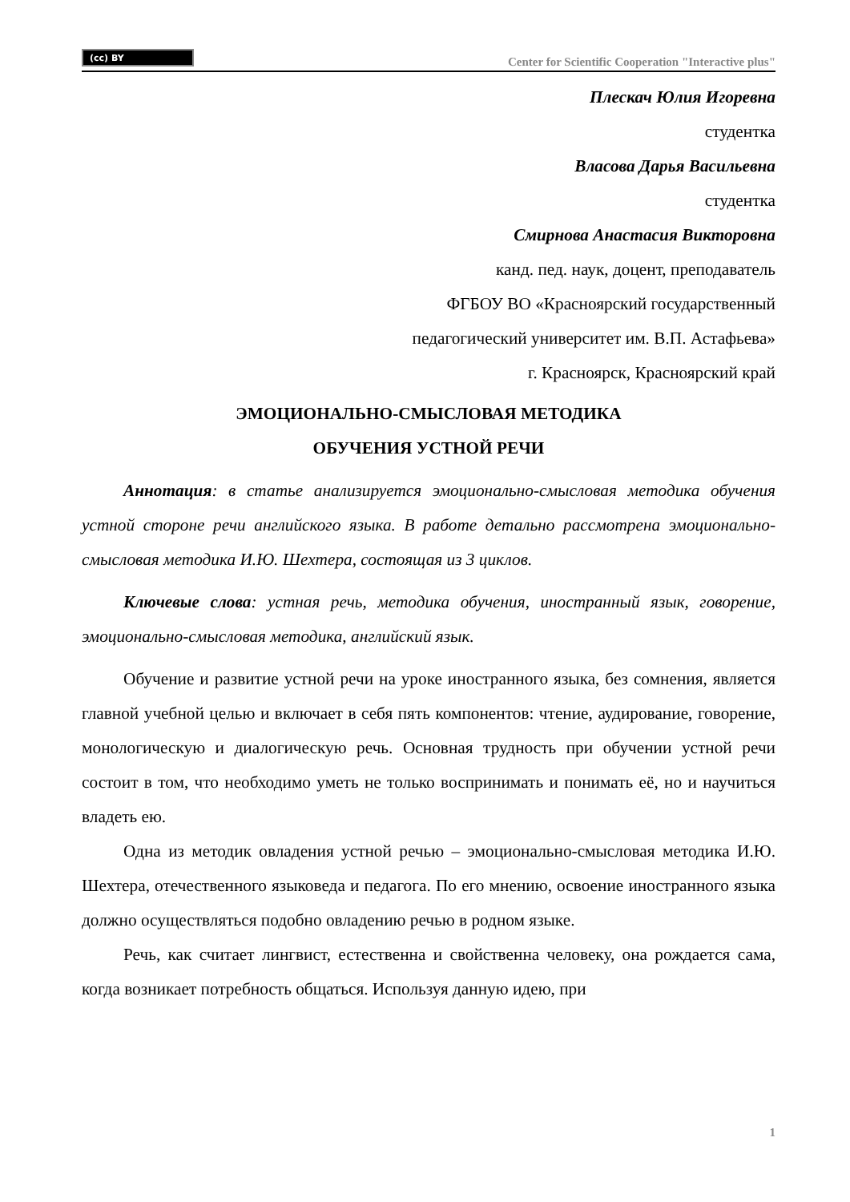(cc) BY
Center for Scientific Cooperation "Interactive plus"
Плескач Юлия Игоревна
студентка
Власова Дарья Васильевна
студентка
Смирнова Анастасия Викторовна
канд. пед. наук, доцент, преподаватель
ФГБОУ ВО «Красноярский государственный
педагогический университет им. В.П. Астафьева»
г. Красноярск, Красноярский край
ЭМОЦИОНАЛЬНО-СМЫСЛОВАЯ МЕТОДИКА
ОБУЧЕНИЯ УСТНОЙ РЕЧИ
Аннотация: в статье анализируется эмоционально-смысловая методика обучения устной стороне речи английского языка. В работе детально рассмотрена эмоционально-смысловая методика И.Ю. Шехтера, состоящая из 3 циклов.
Ключевые слова: устная речь, методика обучения, иностранный язык, говорение, эмоционально-смысловая методика, английский язык.
Обучение и развитие устной речи на уроке иностранного языка, без сомнения, является главной учебной целью и включает в себя пять компонентов: чтение, аудирование, говорение, монологическую и диалогическую речь. Основная трудность при обучении устной речи состоит в том, что необходимо уметь не только воспринимать и понимать её, но и научиться владеть ею.
Одна из методик овладения устной речью – эмоционально-смысловая методика И.Ю. Шехтера, отечественного языковеда и педагога. По его мнению, освоение иностранного языка должно осуществляться подобно овладению речью в родном языке.
Речь, как считает лингвист, естественна и свойственна человеку, она рождается сама, когда возникает потребность общаться. Используя данную идею, при
1